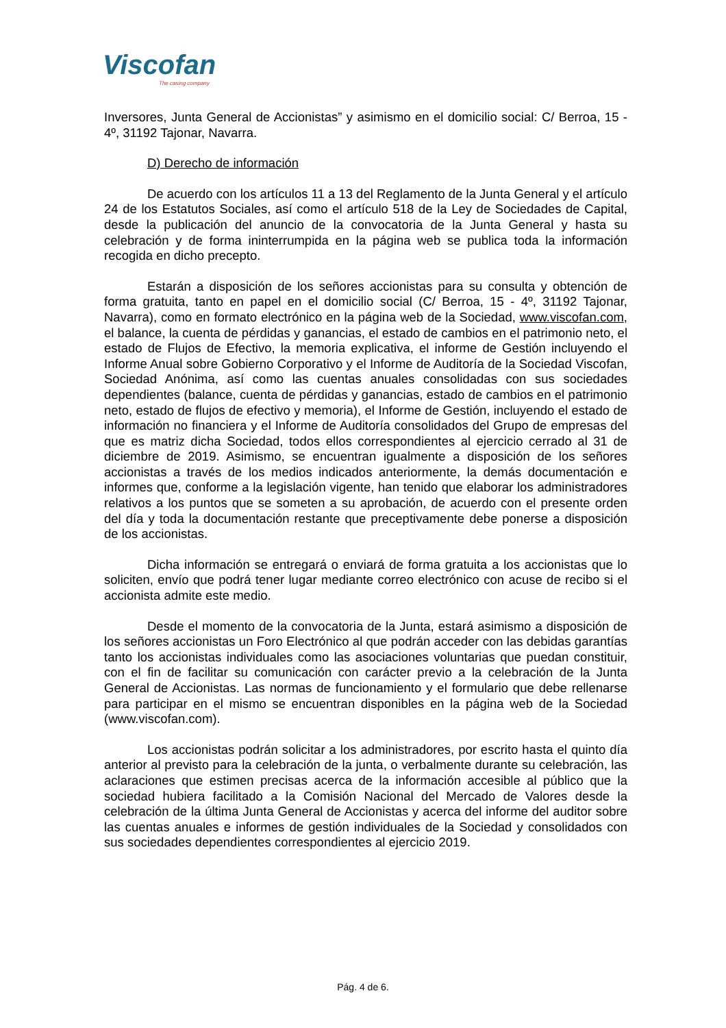Viscofan
The casing company
Inversores, Junta General de Accionistas” y asimismo en el domicilio social: C/ Berroa, 15 - 4º, 31192 Tajonar, Navarra.
D) Derecho de información
De acuerdo con los artículos 11 a 13 del Reglamento de la Junta General y el artículo 24 de los Estatutos Sociales, así como el artículo 518 de la Ley de Sociedades de Capital, desde la publicación del anuncio de la convocatoria de la Junta General y hasta su celebración y de forma ininterrumpida en la página web se publica toda la información recogida en dicho precepto.
Estarán a disposición de los señores accionistas para su consulta y obtención de forma gratuita, tanto en papel en el domicilio social (C/ Berroa, 15 - 4º, 31192 Tajonar, Navarra), como en formato electrónico en la página web de la Sociedad, www.viscofan.com, el balance, la cuenta de pérdidas y ganancias, el estado de cambios en el patrimonio neto, el estado de Flujos de Efectivo, la memoria explicativa, el informe de Gestión incluyendo el Informe Anual sobre Gobierno Corporativo y el Informe de Auditoría de la Sociedad Viscofan, Sociedad Anónima, así como las cuentas anuales consolidadas con sus sociedades dependientes (balance, cuenta de pérdidas y ganancias, estado de cambios en el patrimonio neto, estado de flujos de efectivo y memoria), el Informe de Gestión, incluyendo el estado de información no financiera y el Informe de Auditoría consolidados del Grupo de empresas del que es matriz dicha Sociedad, todos ellos correspondientes al ejercicio cerrado al 31 de diciembre de 2019. Asimismo, se encuentran igualmente a disposición de los señores accionistas a través de los medios indicados anteriormente, la demás documentación e informes que, conforme a la legislación vigente, han tenido que elaborar los administradores relativos a los puntos que se someten a su aprobación, de acuerdo con el presente orden del día y toda la documentación restante que preceptivamente debe ponerse a disposición de los accionistas.
Dicha información se entregará o enviará de forma gratuita a los accionistas que lo soliciten, envío que podrá tener lugar mediante correo electrónico con acuse de recibo si el accionista admite este medio.
Desde el momento de la convocatoria de la Junta, estará asimismo a disposición de los señores accionistas un Foro Electrónico al que podrán acceder con las debidas garantías tanto los accionistas individuales como las asociaciones voluntarias que puedan constituir, con el fin de facilitar su comunicación con carácter previo a la celebración de la Junta General de Accionistas. Las normas de funcionamiento y el formulario que debe rellenarse para participar en el mismo se encuentran disponibles en la página web de la Sociedad (www.viscofan.com).
Los accionistas podrán solicitar a los administradores, por escrito hasta el quinto día anterior al previsto para la celebración de la junta, o verbalmente durante su celebración, las aclaraciones que estimen precisas acerca de la información accesible al público que la sociedad hubiera facilitado a la Comisión Nacional del Mercado de Valores desde la celebración de la última Junta General de Accionistas y acerca del informe del auditor sobre las cuentas anuales e informes de gestión individuales de la Sociedad y consolidados con sus sociedades dependientes correspondientes al ejercicio 2019.
Pág. 4 de 6.